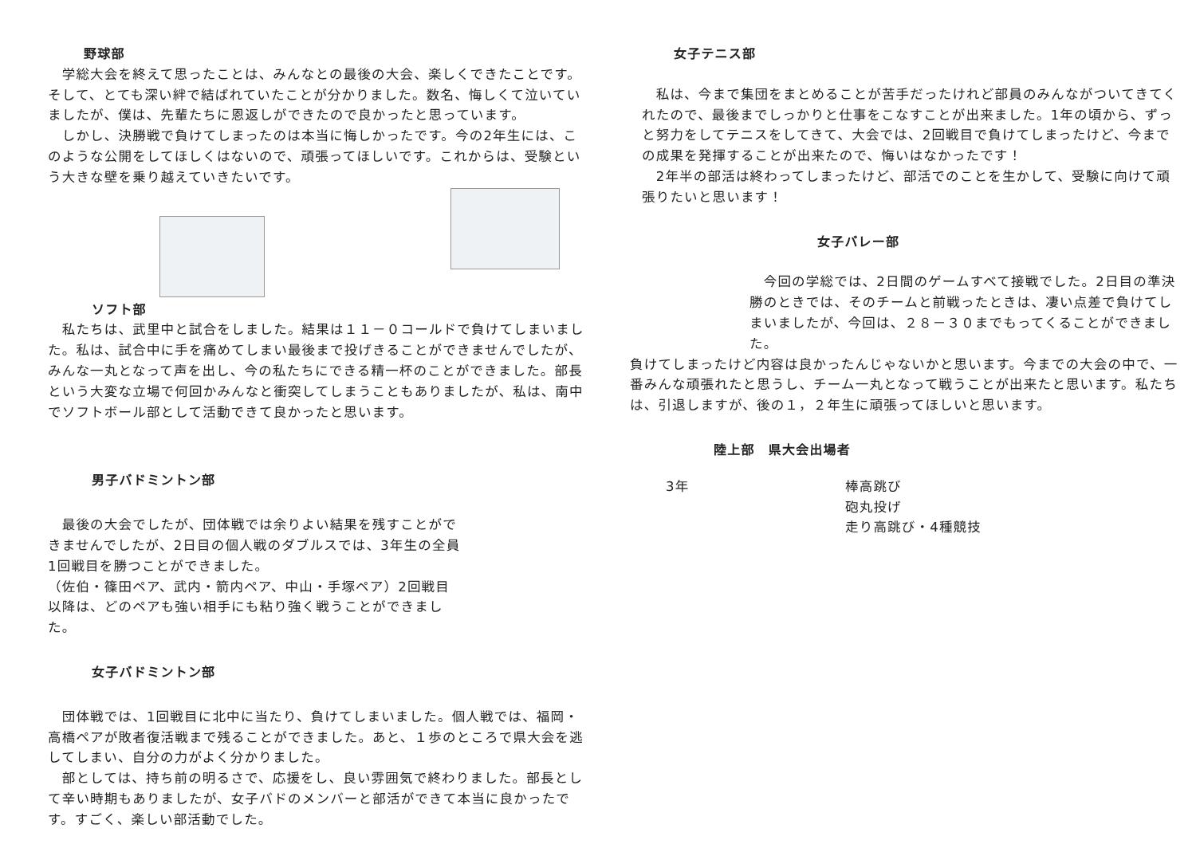野球部
　学総大会を終えて思ったことは、みんなとの最後の大会、楽しくできたことです。そして、とても深い絆で結ばれていたことが分かりました。数名、悔しくて泣いていましたが、僕は、先輩たちに恩返しができたので良かったと思っています。
　しかし、決勝戦で負けてしまったのは本当に悔しかったです。今の2年生には、このような公開をしてほしくはないので、頑張ってほしいです。これからは、受験という大きな壁を乗り越えていきたいです。
ソフト部
　私たちは、武里中と試合をしました。結果は１１－０コールドで負けてしまいました。私は、試合中に手を痛めてしまい最後まで投げきることができませんでしたが、みんな一丸となって声を出し、今の私たちにできる精一杯のことができました。部長という大変な立場で何回かみんなと衝突してしまうこともありましたが、私は、南中でソフトボール部として活動できて良かったと思います。
男子バドミントン部
　最後の大会でしたが、団体戦では余りよい結果を残すことができませんでしたが、2日目の個人戦のダブルスでは、3年生の全員1回戦目を勝つことができました。
（佐伯・篠田ペア、武内・箭内ペア、中山・手塚ペア）2回戦目以降は、どのペアも強い相手にも粘り強く戦うことができました。
女子バドミントン部
　団体戦では、1回戦目に北中に当たり、負けてしまいました。個人戦では、福岡・高橋ペアが敗者復活戦まで残ることができました。あと、１歩のところで県大会を逃してしまい、自分の力がよく分かりました。
　部としては、持ち前の明るさで、応援をし、良い雰囲気で終わりました。部長として辛い時期もありましたが、女子バドのメンバーと部活ができて本当に良かったです。すごく、楽しい部活動でした。
女子テニス部
　私は、今まで集団をまとめることが苦手だったけれど部員のみんながついてきてくれたので、最後までしっかりと仕事をこなすことが出来ました。1年の頃から、ずっと努力をしてテニスをしてきて、大会では、2回戦目で負けてしまったけど、今までの成果を発揮することが出来たので、悔いはなかったです！
　2年半の部活は終わってしまったけど、部活でのことを生かして、受験に向けて頑張りたいと思います！
女子バレー部
　今回の学総では、2日間のゲームすべて接戦でした。2日目の準決勝のときでは、そのチームと前戦ったときは、凄い点差で負けてしまいましたが、今回は、２８－３０までもってくることができました。
負けてしまったけど内容は良かったんじゃないかと思います。今までの大会の中で、一番みんな頑張れたと思うし、チーム一丸となって戦うことが出来たと思います。私たちは、引退しますが、後の１，２年生に頑張ってほしいと思います。
陸上部　県大会出場者
3年 棒高跳び
砲丸投げ
走り高跳び・4種競技